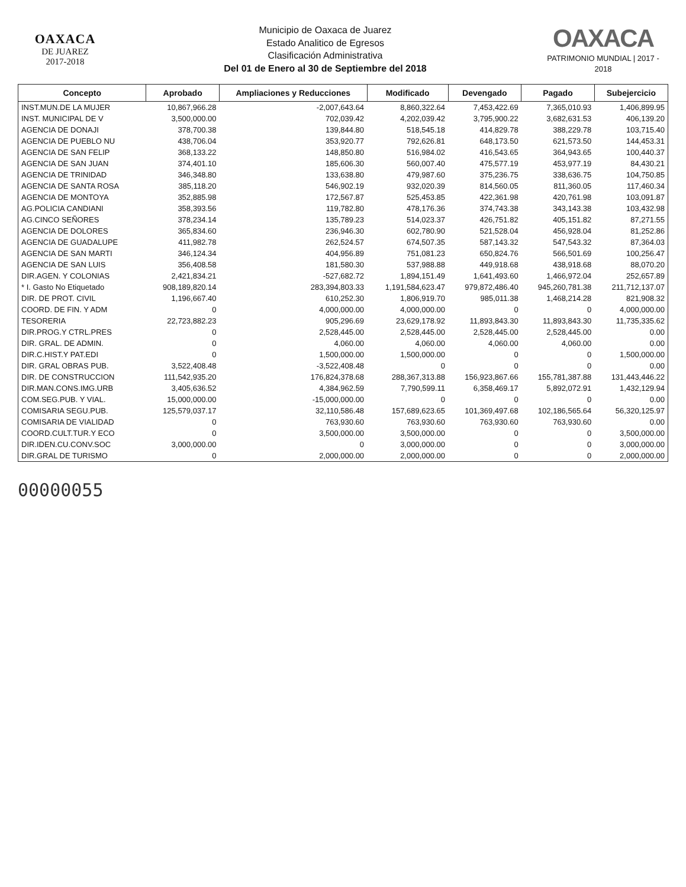OAXACA
DE JUAREZ
2017-2018
Municipio de Oaxaca de Juarez
Estado Analitico de Egresos
Clasificación Administrativa
Del 01 de Enero al 30 de Septiembre del 2018
OAXACA
PATRIMONIO MUNDIAL | 2017 - 2018
| Concepto | Aprobado | Ampliaciones y Reducciones | Modificado | Devengado | Pagado | Subejercicio |
| --- | --- | --- | --- | --- | --- | --- |
| INST.MUN.DE LA MUJER | 10,867,966.28 | -2,007,643.64 | 8,860,322.64 | 7,453,422.69 | 7,365,010.93 | 1,406,899.95 |
| INST. MUNICIPAL DE V | 3,500,000.00 | 702,039.42 | 4,202,039.42 | 3,795,900.22 | 3,682,631.53 | 406,139.20 |
| AGENCIA DE DONAJI | 378,700.38 | 139,844.80 | 518,545.18 | 414,829.78 | 388,229.78 | 103,715.40 |
| AGENCIA DE PUEBLO NU | 438,706.04 | 353,920.77 | 792,626.81 | 648,173.50 | 621,573.50 | 144,453.31 |
| AGENCIA DE SAN FELIP | 368,133.22 | 148,850.80 | 516,984.02 | 416,543.65 | 364,943.65 | 100,440.37 |
| AGENCIA DE SAN JUAN | 374,401.10 | 185,606.30 | 560,007.40 | 475,577.19 | 453,977.19 | 84,430.21 |
| AGENCIA DE TRINIDAD | 346,348.80 | 133,638.80 | 479,987.60 | 375,236.75 | 338,636.75 | 104,750.85 |
| AGENCIA DE SANTA ROSA | 385,118.20 | 546,902.19 | 932,020.39 | 814,560.05 | 811,360.05 | 117,460.34 |
| AGENCIA DE MONTOYA | 352,885.98 | 172,567.87 | 525,453.85 | 422,361.98 | 420,761.98 | 103,091.87 |
| AG.POLICIA CANDIANI | 358,393.56 | 119,782.80 | 478,176.36 | 374,743.38 | 343,143.38 | 103,432.98 |
| AG.CINCO SEÑORES | 378,234.14 | 135,789.23 | 514,023.37 | 426,751.82 | 405,151.82 | 87,271.55 |
| AGENCIA DE DOLORES | 365,834.60 | 236,946.30 | 602,780.90 | 521,528.04 | 456,928.04 | 81,252.86 |
| AGENCIA DE GUADALUPE | 411,982.78 | 262,524.57 | 674,507.35 | 587,143.32 | 547,543.32 | 87,364.03 |
| AGENCIA DE SAN MARTI | 346,124.34 | 404,956.89 | 751,081.23 | 650,824.76 | 566,501.69 | 100,256.47 |
| AGENCIA DE SAN LUIS | 356,408.58 | 181,580.30 | 537,988.88 | 449,918.68 | 438,918.68 | 88,070.20 |
| DIR.AGEN. Y COLONIAS | 2,421,834.21 | -527,682.72 | 1,894,151.49 | 1,641,493.60 | 1,466,972.04 | 252,657.89 |
| * I. Gasto No Etiquetado | 908,189,820.14 | 283,394,803.33 | 1,191,584,623.47 | 979,872,486.40 | 945,260,781.38 | 211,712,137.07 |
| DIR. DE PROT. CIVIL | 1,196,667.40 | 610,252.30 | 1,806,919.70 | 985,011.38 | 1,468,214.28 | 821,908.32 |
| COORD. DE FIN. Y ADM | 0 | 4,000,000.00 | 4,000,000.00 | 0 | 0 | 4,000,000.00 |
| TESORERIA | 22,723,882.23 | 905,296.69 | 23,629,178.92 | 11,893,843.30 | 11,893,843.30 | 11,735,335.62 |
| DIR.PROG.Y CTRL.PRES | 0 | 2,528,445.00 | 2,528,445.00 | 2,528,445.00 | 2,528,445.00 | 0.00 |
| DIR. GRAL. DE ADMIN. | 0 | 4,060.00 | 4,060.00 | 4,060.00 | 4,060.00 | 0.00 |
| DIR.C.HIST.Y PAT.EDI | 0 | 1,500,000.00 | 1,500,000.00 | 0 | 0 | 1,500,000.00 |
| DIR. GRAL OBRAS PUB. | 3,522,408.48 | -3,522,408.48 | 0 | 0 | 0 | 0.00 |
| DIR. DE CONSTRUCCION | 111,542,935.20 | 176,824,378.68 | 288,367,313.88 | 156,923,867.66 | 155,781,387.88 | 131,443,446.22 |
| DIR.MAN.CONS.IMG.URB | 3,405,636.52 | 4,384,962.59 | 7,790,599.11 | 6,358,469.17 | 5,892,072.91 | 1,432,129.94 |
| COM.SEG.PUB. Y VIAL. | 15,000,000.00 | -15,000,000.00 | 0 | 0 | 0 | 0.00 |
| COMISARIA SEGU.PUB. | 125,579,037.17 | 32,110,586.48 | 157,689,623.65 | 101,369,497.68 | 102,186,565.64 | 56,320,125.97 |
| COMISARIA DE VIALIDAD | 0 | 763,930.60 | 763,930.60 | 763,930.60 | 763,930.60 | 0.00 |
| COORD.CULT.TUR.Y ECO | 0 | 3,500,000.00 | 3,500,000.00 | 0 | 0 | 3,500,000.00 |
| DIR.IDEN.CU.CONV.SOC | 3,000,000.00 | 0 | 3,000,000.00 | 0 | 0 | 3,000,000.00 |
| DIR.GRAL DE TURISMO | 0 | 2,000,000.00 | 2,000,000.00 | 0 | 0 | 2,000,000.00 |
00000055